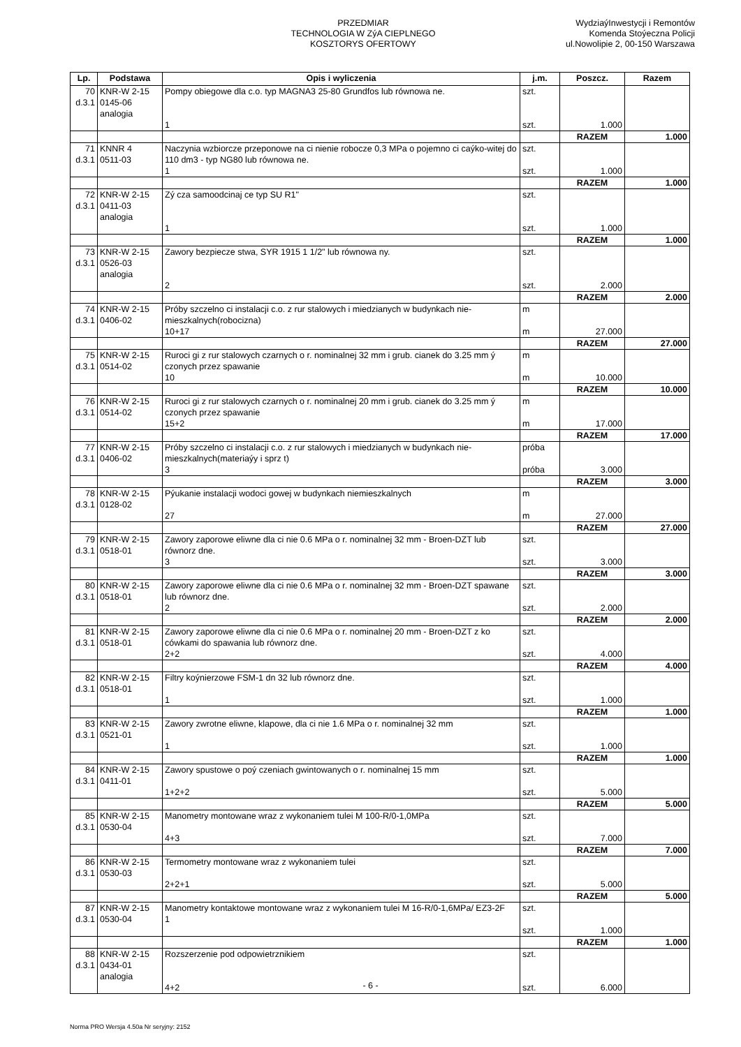PRZEDMIAR
TECHNOLOGIA W ZýA CIEPLNEGO
KOSZTORYS OFERTOWY
WydziaýInwestycji i Remontów
Komenda Stoýeczna Policji
ul.Nowolipie 2, 00-150 Warszawa
| Lp. | Podstawa | Opis i wyliczenia | j.m. | Poszcz. | Razem |
| --- | --- | --- | --- | --- | --- |
| 70 d.3.1 | KNR-W 2-15 0145-06 analogia | Pompy obiegowe dla c.o. typ MAGNA3 25-80 Grundfos lub równowa ne. 1 | szt. szt. | 1.000 | |
| | | | | RAZEM | 1.000 |
| 71 d.3.1 | KNNR 4 0511-03 | Naczynia wzbiorcze przeponowe na ci nienie robocze 0,3 MPa o pojemno ci caýko-witej do 110 dm3 - typ NG80 lub równowa ne. 1 | szt. szt. | 1.000 | |
| | | | | RAZEM | 1.000 |
| 72 d.3.1 | KNR-W 2-15 0411-03 analogia | Zý cza samoodcinaj ce typ SU R1" 1 | szt. szt. | 1.000 | |
| | | | | RAZEM | 1.000 |
| 73 d.3.1 | KNR-W 2-15 0526-03 analogia | Zawory bezpiecze stwa, SYR 1915 1 1/2" lub równowa ny. 2 | szt. szt. | 2.000 | |
| | | | | RAZEM | 2.000 |
| 74 d.3.1 | KNR-W 2-15 0406-02 | Próby szczelno ci instalacji c.o. z rur stalowych i miedzianych w budynkach nie-mieszkalnych(robocizna) 10+17 | m m | 27.000 | |
| | | | | RAZEM | 27.000 |
| 75 d.3.1 | KNR-W 2-15 0514-02 | Ruroci gi z rur stalowych czarnych o r. nominalnej 32 mm i grub. cianek do 3.25 mm ý czonych przez spawanie 10 | m m | 10.000 | |
| | | | | RAZEM | 10.000 |
| 76 d.3.1 | KNR-W 2-15 0514-02 | Ruroci gi z rur stalowych czarnych o r. nominalnej 20 mm i grub. cianek do 3.25 mm ý czonych przez spawanie 15+2 | m m | 17.000 | |
| | | | | RAZEM | 17.000 |
| 77 d.3.1 | KNR-W 2-15 0406-02 | Próby szczelno ci instalacji c.o. z rur stalowych i miedzianych w budynkach nie-mieszkalnych(materiaýy i sprz t) 3 | próba próba | 3.000 | |
| | | | | RAZEM | 3.000 |
| 78 d.3.1 | KNR-W 2-15 0128-02 | Pýukanie instalacji wodoci gowej w budynkach niemieszkalnych 27 | m m | 27.000 | |
| | | | | RAZEM | 27.000 |
| 79 d.3.1 | KNR-W 2-15 0518-01 | Zawory zaporowe eliwne dla ci nie 0.6 MPa o r. nominalnej 32 mm - Broen-DZT lub równorz dne. 3 | szt. szt. | 3.000 | |
| | | | | RAZEM | 3.000 |
| 80 d.3.1 | KNR-W 2-15 0518-01 | Zawory zaporowe eliwne dla ci nie 0.6 MPa o r. nominalnej 32 mm - Broen-DZT spawane lub równorz dne. 2 | szt. szt. | 2.000 | |
| | | | | RAZEM | 2.000 |
| 81 d.3.1 | KNR-W 2-15 0518-01 | Zawory zaporowe eliwne dla ci nie 0.6 MPa o r. nominalnej 20 mm - Broen-DZT z ko cówkami do spawania lub równorz dne. 2+2 | szt. szt. | 4.000 | |
| | | | | RAZEM | 4.000 |
| 82 d.3.1 | KNR-W 2-15 0518-01 | Filtry koýnierzowe FSM-1 dn 32 lub równorz dne. 1 | szt. szt. | 1.000 | |
| | | | | RAZEM | 1.000 |
| 83 d.3.1 | KNR-W 2-15 0521-01 | Zawory zwrotne eliwne, klapowe, dla ci nie 1.6 MPa o r. nominalnej 32 mm 1 | szt. szt. | 1.000 | |
| | | | | RAZEM | 1.000 |
| 84 d.3.1 | KNR-W 2-15 0411-01 | Zawory spustowe o poý czeniach gwintowanych o r. nominalnej 15 mm 1+2+2 | szt. szt. | 5.000 | |
| | | | | RAZEM | 5.000 |
| 85 d.3.1 | KNR-W 2-15 0530-04 | Manometry montowane wraz z wykonaniem tulei M 100-R/0-1,0MPa 4+3 | szt. szt. | 7.000 | |
| | | | | RAZEM | 7.000 |
| 86 d.3.1 | KNR-W 2-15 0530-03 | Termometry montowane wraz z wykonaniem tulei 2+2+1 | szt. szt. | 5.000 | |
| | | | | RAZEM | 5.000 |
| 87 d.3.1 | KNR-W 2-15 0530-04 | Manometry kontaktowe montowane wraz z wykonaniem tulei M 16-R/0-1,6MPa/ EZ3-2F 1 | szt. szt. | 1.000 | |
| | | | | RAZEM | 1.000 |
| 88 d.3.1 | KNR-W 2-15 0434-01 analogia | Rozszerzenie pod odpowietrznikiem 4+2 | szt. szt. | 6.000 | |
- 6 -
Norma PRO Wersja 4.50a Nr seryjny: 2152